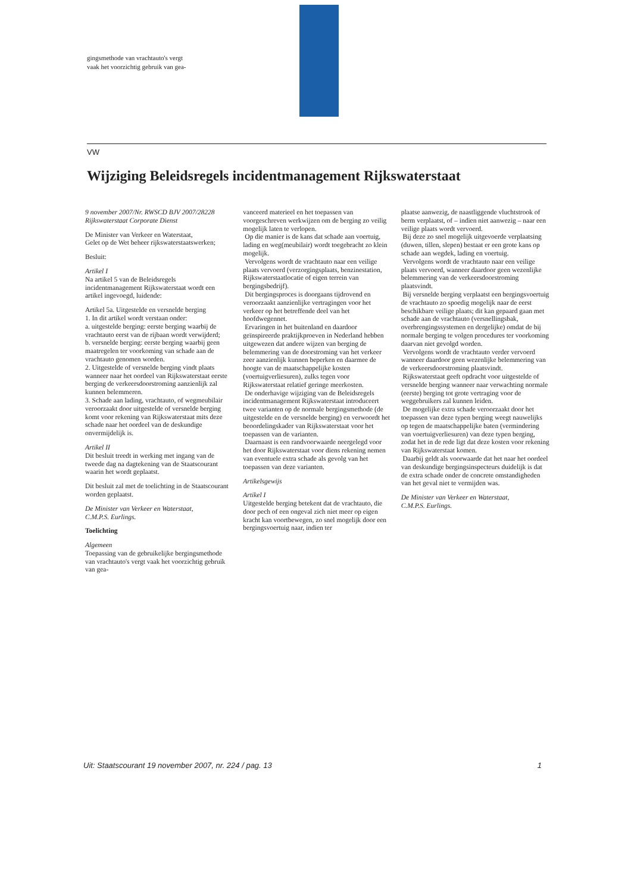gingsmethode van vrachtauto's vergt
vaak het voorzichtig gebruik van gea-
VW
Wijziging Beleidsregels incidentmanagement Rijkswaterstaat
9 november 2007/Nr. RWSCD BJV 2007/28228
Rijkswaterstaat Corporate Dienst
De Minister van Verkeer en Waterstaat,
Gelet op de Wet beheer rijkswaterstaatswerken;
Besluit:
Artikel I
Na artikel 5 van de Beleidsregels incidentmanagement Rijkswaterstaat wordt een artikel ingevoegd, luidende:
Artikel 5a. Uitgestelde en versnelde berging
1. In dit artikel wordt verstaan onder:
a. uitgestelde berging: eerste berging waarbij de vrachtauto eerst van de rijbaan wordt verwijderd;
b. versnelde berging: eerste berging waarbij geen maatregelen ter voorkoming van schade aan de vrachtauto genomen worden.
2. Uitgestelde of versnelde berging vindt plaats wanneer naar het oordeel van Rijkswaterstaat eerste berging de verkeersdoorstroming aanzienlijk zal kunnen belemmeren.
3. Schade aan lading, vrachtauto, of wegmeubilair veroorzaakt door uitgestelde of versnelde berging komt voor rekening van Rijkswaterstaat mits deze schade naar het oordeel van de deskundige onvermijdelijk is.
Artikel II
Dit besluit treedt in werking met ingang van de tweede dag na dagtekening van de Staatscourant waarin het wordt geplaatst.
Dit besluit zal met de toelichting in de Staatscourant worden geplaatst.
De Minister van Verkeer en Waterstaat,
C.M.P.S. Eurlings.
Toelichting
Algemeen
Toepassing van de gebruikelijke bergingsmethode van vrachtauto's vergt vaak het voorzichtig gebruik van gea-
vanceerd materieel en het toepassen van voorgeschreven werkwijzen om de berging zo veilig mogelijk laten te verlopen.
Op die manier is de kans dat schade aan voertuig, lading en weg(meubilair) wordt toegebracht zo klein mogelijk.
Vervolgens wordt de vrachtauto naar een veilige plaats vervoerd (verzorgingsplaats, benzinestation, Rijkswaterstaatlocatie of eigen terrein van bergingsbedrijf).
Dit bergingsproces is doorgaans tijdrovend en veroorzaakt aanzienlijke vertragingen voor het verkeer op het betreffende deel van het hoofdwegennet.
Ervaringen in het buitenland en daardoor geïnspireerde praktijkproeven in Nederland hebben uitgewezen dat andere wijzen van berging de belemmering van de doorstroming van het verkeer zeer aanzienlijk kunnen beperken en daarmee de hoogte van de maatschappelijke kosten (voertuigverliesuren), zulks tegen voor Rijkswaterstaat relatief geringe meerkosten.
De onderhavige wijziging van de Beleidsregels incidentmanagement Rijkswaterstaat introduceert twee varianten op de normale bergingsmethode (de uitgestelde en de versnelde berging) en verwoordt het beoordelingskader van Rijkswaterstaat voor het toepassen van de varianten.
Daarnaast is een randvoorwaarde neergelegd voor het door Rijkswaterstaat voor diens rekening nemen van eventuele extra schade als gevolg van het toepassen van deze varianten.
Artikelsgewijs
Artikel I
Uitgestelde berging betekent dat de vrachtauto, die door pech of een ongeval zich niet meer op eigen kracht kan voortbewegen, zo snel mogelijk door een bergingsvoertuig naar, indien ter
plaatse aanwezig, de naastliggende vluchtstrook of berm verplaatst, of – indien niet aanwezig – naar een veilige plaats wordt vervoerd.
Bij deze zo snel mogelijk uitgevoerde verplaatsing (duwen, tillen, slepen) bestaat er een grote kans op schade aan wegdek, lading en voertuig.
Vervolgens wordt de vrachtauto naar een veilige plaats vervoerd, wanneer daardoor geen wezenlijke belemmering van de verkeersdoorstroming plaatsvindt.
Bij versnelde berging verplaatst een bergingsvoertuig de vrachtauto zo spoedig mogelijk naar de eerst beschikbare veilige plaats; dit kan gepaard gaan met schade aan de vrachtauto (versnellingsbak, overbrengingssystemen en dergelijke) omdat de bij normale berging te volgen procedures ter voorkoming daarvan niet gevolgd worden.
Vervolgens wordt de vrachtauto verder vervoerd wanneer daardoor geen wezenlijke belemmering van de verkeersdoorstroming plaatsvindt.
Rijkswaterstaat geeft opdracht voor uitgestelde of versnelde berging wanneer naar verwachting normale (eerste) berging tot grote vertraging voor de weggebruikers zal kunnen leiden.
De mogelijke extra schade veroorzaakt door het toepassen van deze typen berging weegt nauwelijks op tegen de maatschappelijke baten (vermindering van voertuigverliesuren) van deze typen berging, zodat het in de rede ligt dat deze kosten voor rekening van Rijkswaterstaat komen.
Daarbij geldt als voorwaarde dat het naar het oordeel van deskundige bergingsinspecteurs duidelijk is dat de extra schade onder de concrete omstandigheden van het geval niet te vermijden was.
De Minister van Verkeer en Waterstaat,
C.M.P.S. Eurlings.
Uit: Staatscourant 19 november 2007, nr. 224 / pag. 13 1